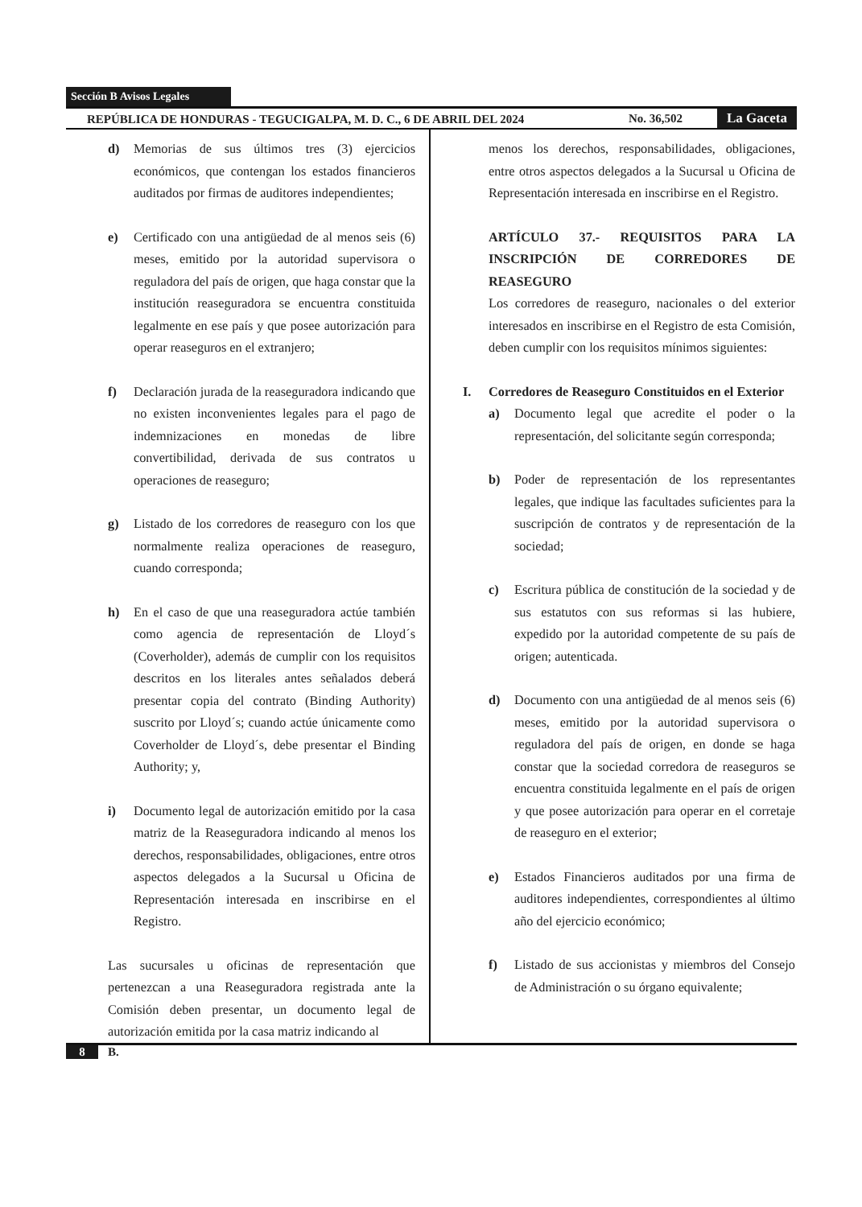Sección B Avisos Legales
REPÚBLICA DE HONDURAS - TEGUCIGALPA, M. D. C., 6 DE ABRIL DEL 2024
No. 36,502 La Gaceta
d) Memorias de sus últimos tres (3) ejercicios económicos, que contengan los estados financieros auditados por firmas de auditores independientes;
e) Certificado con una antigüedad de al menos seis (6) meses, emitido por la autoridad supervisora o reguladora del país de origen, que haga constar que la institución reaseguradora se encuentra constituida legalmente en ese país y que posee autorización para operar reaseguros en el extranjero;
f) Declaración jurada de la reaseguradora indicando que no existen inconvenientes legales para el pago de indemnizaciones en monedas de libre convertibilidad, derivada de sus contratos u operaciones de reaseguro;
g) Listado de los corredores de reaseguro con los que normalmente realiza operaciones de reaseguro, cuando corresponda;
h) En el caso de que una reaseguradora actúe también como agencia de representación de Lloyd´s (Coverholder), además de cumplir con los requisitos descritos en los literales antes señalados deberá presentar copia del contrato (Binding Authority) suscrito por Lloyd´s; cuando actúe únicamente como Coverholder de Lloyd´s, debe presentar el Binding Authority; y,
i) Documento legal de autorización emitido por la casa matriz de la Reaseguradora indicando al menos los derechos, responsabilidades, obligaciones, entre otros aspectos delegados a la Sucursal u Oficina de Representación interesada en inscribirse en el Registro.
Las sucursales u oficinas de representación que pertenezcan a una Reaseguradora registrada ante la Comisión deben presentar, un documento legal de autorización emitida por la casa matriz indicando al
menos los derechos, responsabilidades, obligaciones, entre otros aspectos delegados a la Sucursal u Oficina de Representación interesada en inscribirse en el Registro.
ARTÍCULO 37.- REQUISITOS PARA LA INSCRIPCIÓN DE CORREDORES DE REASEGURO
Los corredores de reaseguro, nacionales o del exterior interesados en inscribirse en el Registro de esta Comisión, deben cumplir con los requisitos mínimos siguientes:
I. Corredores de Reaseguro Constituidos en el Exterior
a) Documento legal que acredite el poder o la representación, del solicitante según corresponda;
b) Poder de representación de los representantes legales, que indique las facultades suficientes para la suscripción de contratos y de representación de la sociedad;
c) Escritura pública de constitución de la sociedad y de sus estatutos con sus reformas si las hubiere, expedido por la autoridad competente de su país de origen; autenticada.
d) Documento con una antigüedad de al menos seis (6) meses, emitido por la autoridad supervisora o reguladora del país de origen, en donde se haga constar que la sociedad corredora de reaseguros se encuentra constituida legalmente en el país de origen y que posee autorización para operar en el corretaje de reaseguro en el exterior;
e) Estados Financieros auditados por una firma de auditores independientes, correspondientes al último año del ejercicio económico;
f) Listado de sus accionistas y miembros del Consejo de Administración o su órgano equivalente;
8 B.